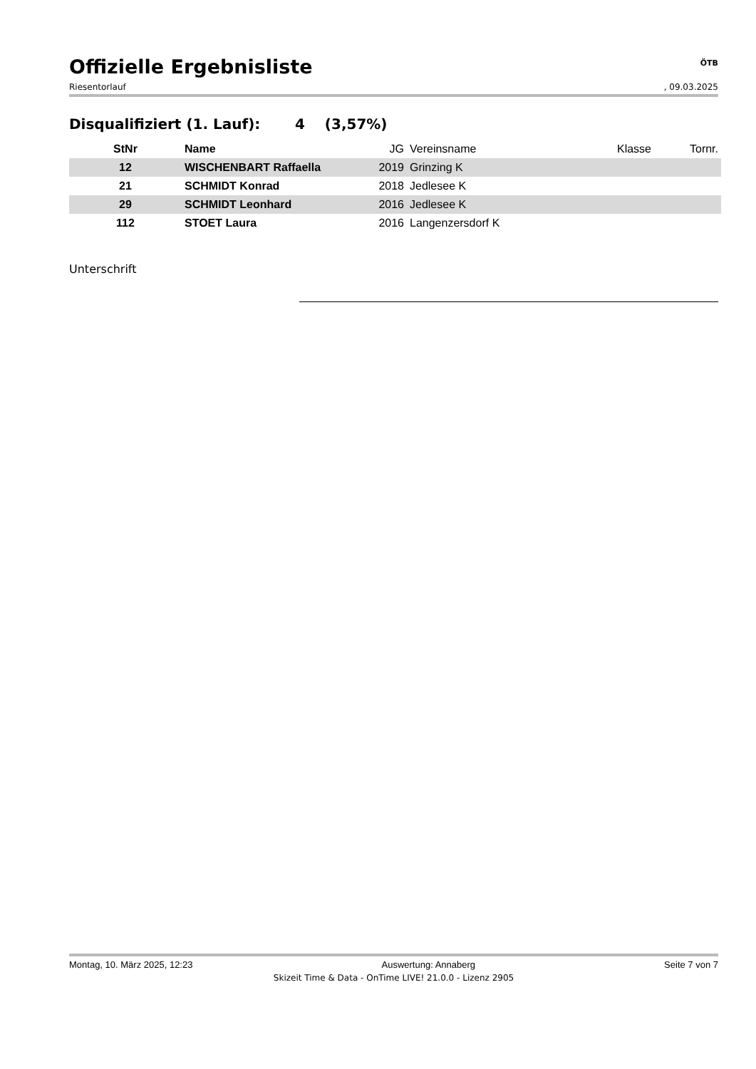Offizielle Ergebnisliste
ÖTB
Riesentorlauf, 09.03.2025
Disqualifiziert (1. Lauf): 4 (3,57%)
| StNr | Name | JG | Vereinsname | Klasse | Tornr. |
| --- | --- | --- | --- | --- | --- |
| 12 | WISCHENBART Raffaella | 2019 | Grinzing K | | |
| 21 | SCHMIDT Konrad | 2018 | Jedlesee K | | |
| 29 | SCHMIDT Leonhard | 2016 | Jedlesee K | | |
| 112 | STOET Laura | 2016 | Langenzersdorf K | | |
Unterschrift
Montag, 10. März 2025, 12:23 Auswertung: Annaberg Seite 7 von 7
Skizeit Time & Data - OnTime LIVE! 21.0.0 - Lizenz 2905